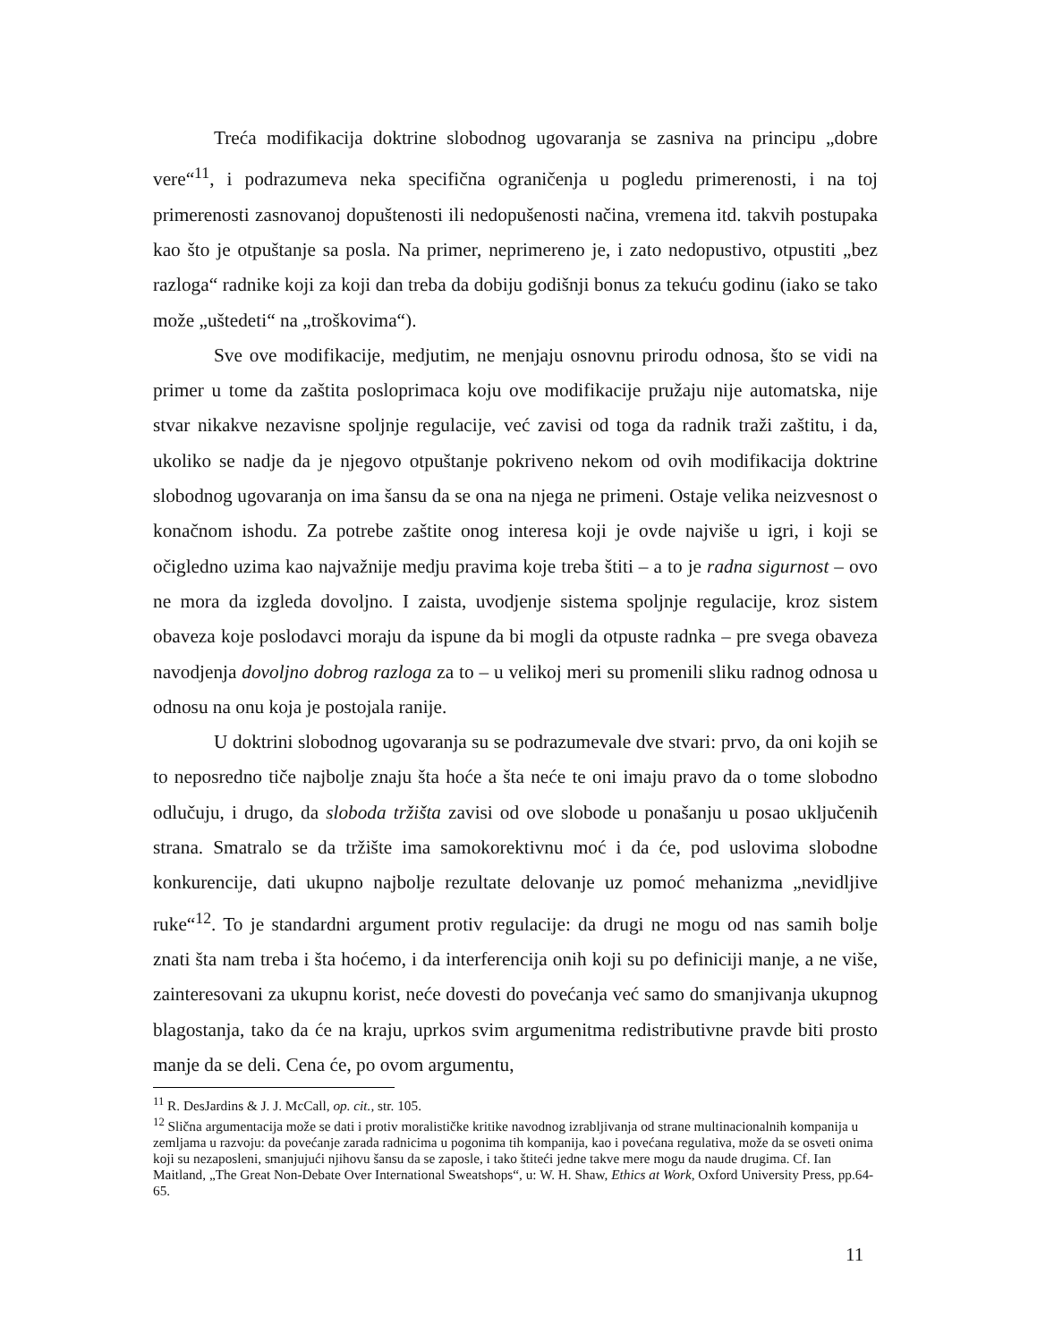Treća modifikacija doktrine slobodnog ugovaranja se zasniva na principu „dobre vere“<sup>11</sup>, i podrazumeva neka specifična ograničenja u pogledu primerenosti, i na toj primerenosti zasnovanoj dopuštenosti ili nedopušenosti načina, vremena itd. takvih postupaka kao što je otpuštanje sa posla. Na primer, neprimereno je, i zato nedopustivo, otpustiti „bez razloga“ radnike koji za koji dan treba da dobiju godišnji bonus za tekuću godinu (iako se tako može „uštedeti“ na „troškovima“).
Sve ove modifikacije, medjutim, ne menjaju osnovnu prirodu odnosa, što se vidi na primer u tome da zaštita posloprimaca koju ove modifikacije pružaju nije automatska, nije stvar nikakve nezavisne spoljnje regulacije, već zavisi od toga da radnik traži zaštitu, i da, ukoliko se nadje da je njegovo otpuštanje pokriveno nekom od ovih modifikacija doktrine slobodnog ugovaranja on ima šansu da se ona na njega ne primeni. Ostaje velika neizvesnost o konačnom ishodu. Za potrebe zaštite onog interesa koji je ovde najviše u igri, i koji se očigledno uzima kao najvažnije medju pravima koje treba štiti – a to je radna sigurnost – ovo ne mora da izgleda dovoljno. I zaista, uvodjenje sistema spoljnje regulacije, kroz sistem obaveza koje poslodavci moraju da ispune da bi mogli da otpuste radnka – pre svega obaveza navodjenja dovoljno dobrog razloga za to – u velikoj meri su promenili sliku radnog odnosa u odnosu na onu koja je postojala ranije.
U doktrini slobodnog ugovaranja su se podrazumevale dve stvari: prvo, da oni kojih se to neposredno tiče najbolje znaju šta hoće a šta neće te oni imaju pravo da o tome slobodno odlučuju, i drugo, da sloboda tržišta zavisi od ove slobode u ponašanju u posao uključenih strana. Smatralo se da tržište ima samokorektivnu moć i da će, pod uslovima slobodne konkurencije, dati ukupno najbolje rezultate delovanje uz pomoć mehanizma „nevidljive ruke“<sup>12</sup>. To je standardni argument protiv regulacije: da drugi ne mogu od nas samih bolje znati šta nam treba i šta hoćemo, i da interferencija onih koji su po definiciji manje, a ne više, zainteresovani za ukupnu korist, neće dovesti do povećanja već samo do smanjivanja ukupnog blagostanja, tako da će na kraju, uprkos svim argumenitma redistributivne pravde biti prosto manje da se deli. Cena će, po ovom argumentu,
<sup>11</sup> R. DesJardins & J. J. McCall, op. cit., str. 105.
<sup>12</sup> Slična argumentacija može se dati i protiv moralističke kritike navodnog izrabljivanja od strane multinacionalnih kompanija u zemljama u razvoju: da povećanje zarada radnicima u pogonima tih kompanija, kao i povećana regulativa, može da se osveti onima koji su nezaposleni, smanjujući njihovu šansu da se zaposle, i tako štiteći jedne takve mere mogu da naude drugima. Cf. Ian Maitland, „The Great Non-Debate Over International Sweatshops“, u: W. H. Shaw, Ethics at Work, Oxford University Press, pp.64-65.
11